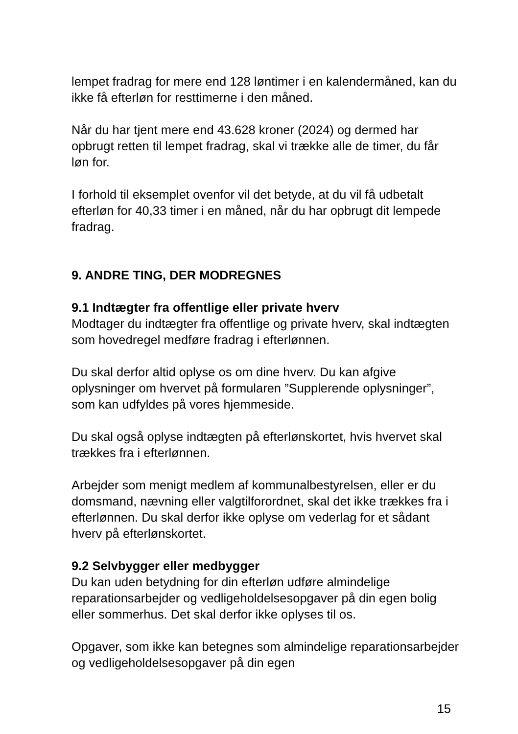lempet fradrag for mere end 128 løntimer i en kalendermåned, kan du ikke få efterløn for resttimerne i den måned.
Når du har tjent mere end 43.628 kroner (2024) og dermed har opbrugt retten til lempet fradrag, skal vi trække alle de timer, du får løn for.
I forhold til eksemplet ovenfor vil det betyde, at du vil få udbetalt efterløn for 40,33 timer i en måned, når du har opbrugt dit lempede fradrag.
9. ANDRE TING, DER MODREGNES
9.1 Indtægter fra offentlige eller private hverv
Modtager du indtægter fra offentlige og private hverv, skal indtægten som hovedregel medføre fradrag i efterlønnen.
Du skal derfor altid oplyse os om dine hverv. Du kan afgive oplysninger om hvervet på formularen ”Supplerende oplysninger”, som kan udfyldes på vores hjemmeside.
Du skal også oplyse indtægten på efterlønskortet, hvis hvervet skal trækkes fra i efterlønnen.
Arbejder som menigt medlem af kommunalbestyrelsen, eller er du domsmand, nævning eller valgtilforordnet, skal det ikke trækkes fra i efterlønnen. Du skal derfor ikke oplyse om vederlag for et sådant hverv på efterlønskortet.
9.2 Selvbygger eller medbygger
Du kan uden betydning for din efterløn udføre almindelige reparationsarbejder og vedligeholdelsesopgaver på din egen bolig eller sommerhus. Det skal derfor ikke oplyses til os.
Opgaver, som ikke kan betegnes som almindelige reparationsarbejder og vedligeholdelsesopgaver på din egen
15